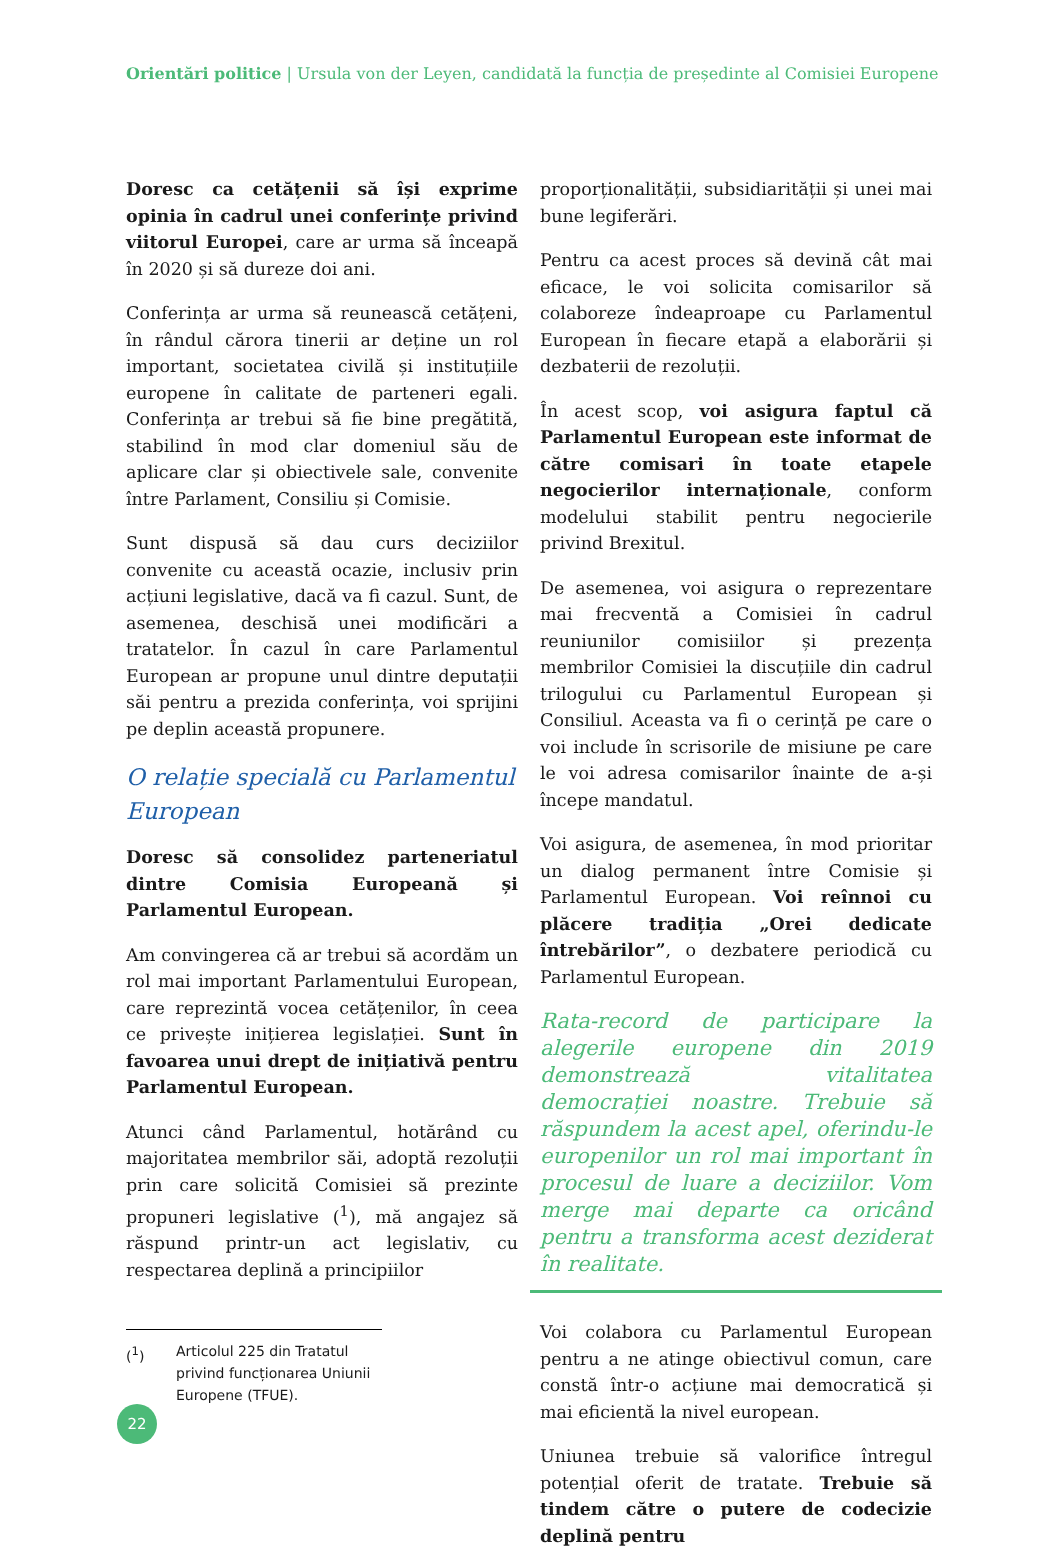Orientări politice | Ursula von der Leyen, candidată la funcția de președinte al Comisiei Europene
Doresc ca cetățenii să își exprime opinia în cadrul unei conferințe privind viitorul Europei, care ar urma să înceapă în 2020 și să dureze doi ani.
Conferința ar urma să reunească cetățeni, în rândul cărora tinerii ar deține un rol important, societatea civilă și instituțiile europene în calitate de parteneri egali. Conferința ar trebui să fie bine pregătită, stabilind în mod clar domeniul său de aplicare clar și obiectivele sale, convenite între Parlament, Consiliu și Comisie.
Sunt dispusă să dau curs deciziilor convenite cu această ocazie, inclusiv prin acțiuni legislative, dacă va fi cazul. Sunt, de asemenea, deschisă unei modificări a tratatelor. În cazul în care Parlamentul European ar propune unul dintre deputații săi pentru a prezida conferința, voi sprijini pe deplin această propunere.
O relație specială cu Parlamentul European
Doresc să consolidez parteneriatul dintre Comisia Europeană și Parlamentul European.
Am convingerea că ar trebui să acordăm un rol mai important Parlamentului European, care reprezintă vocea cetățenilor, în ceea ce privește inițierea legislației. Sunt în favoarea unui drept de inițiativă pentru Parlamentul European.
Atunci când Parlamentul, hotărând cu majoritatea membrilor săi, adoptă rezoluții prin care solicită Comisiei să prezinte propuneri legislative (<sup>1</sup>), mă angajez să răspund printr-un act legislativ, cu respectarea deplină a principiilor
(<sup>1</sup>) Articolul 225 din Tratatul privind funcționarea Uniunii Europene (TFUE).
proporționalității, subsidiarității și unei mai bune legiferări.
Pentru ca acest proces să devină cât mai eficace, le voi solicita comisarilor să colaboreze îndeaproape cu Parlamentul European în fiecare etapă a elaborării și dezbaterii de rezoluții.
În acest scop, voi asigura faptul că Parlamentul European este informat de către comisari în toate etapele negocierilor internaționale, conform modelului stabilit pentru negocierile privind Brexitul.
De asemenea, voi asigura o reprezentare mai frecventă a Comisiei în cadrul reuniunilor comisiilor și prezența membrilor Comisiei la discuțiile din cadrul trilogului cu Parlamentul European și Consiliul. Aceasta va fi o cerință pe care o voi include în scrisorile de misiune pe care le voi adresa comisarilor înainte de a-și începe mandatul.
Voi asigura, de asemenea, în mod prioritar un dialog permanent între Comisie și Parlamentul European. Voi reînnoi cu plăcere tradiția „Orei dedicate întrebărilor”, o dezbatere periodică cu Parlamentul European.
Rata-record de participare la alegerile europene din 2019 demonstrează vitalitatea democrației noastre. Trebuie să răspundem la acest apel, oferindu-le europenilor un rol mai important în procesul de luare a deciziilor. Vom merge mai departe ca oricând pentru a transforma acest deziderat în realitate.
Voi colabora cu Parlamentul European pentru a ne atinge obiectivul comun, care constă într-o acțiune mai democratică și mai eficientă la nivel european.
Uniunea trebuie să valorifice întregul potențial oferit de tratate. Trebuie să tindem către o putere de codecizie deplină pentru
22